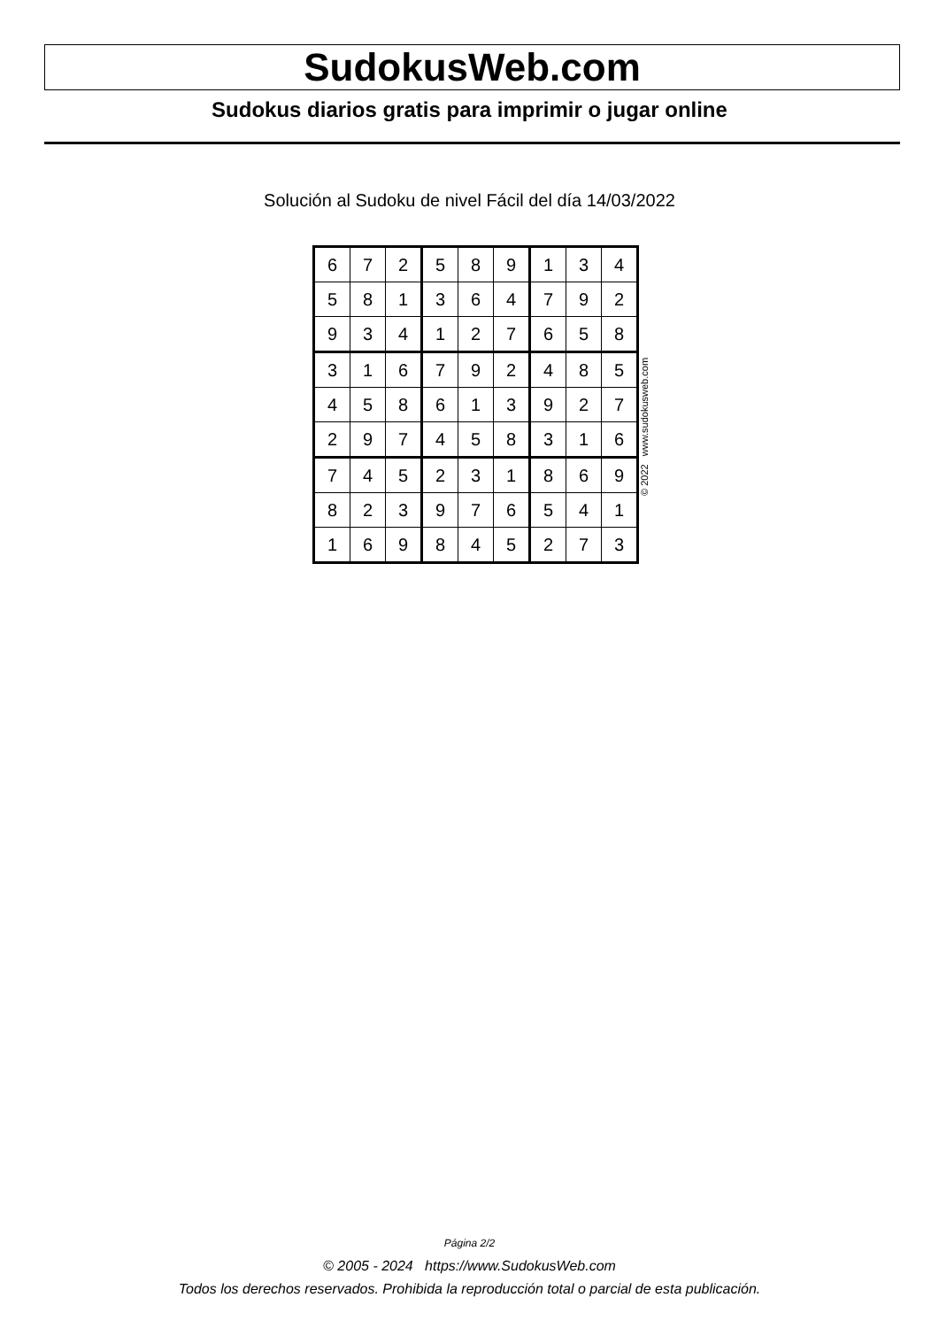SudokusWeb.com
Sudokus diarios gratis para imprimir o jugar online
Solución al Sudoku de nivel Fácil del día 14/03/2022
| 6 | 7 | 2 | 5 | 8 | 9 | 1 | 3 | 4 |
| 5 | 8 | 1 | 3 | 6 | 4 | 7 | 9 | 2 |
| 9 | 3 | 4 | 1 | 2 | 7 | 6 | 5 | 8 |
| 3 | 1 | 6 | 7 | 9 | 2 | 4 | 8 | 5 |
| 4 | 5 | 8 | 6 | 1 | 3 | 9 | 2 | 7 |
| 2 | 9 | 7 | 4 | 5 | 8 | 3 | 1 | 6 |
| 7 | 4 | 5 | 2 | 3 | 1 | 8 | 6 | 9 |
| 8 | 2 | 3 | 9 | 7 | 6 | 5 | 4 | 1 |
| 1 | 6 | 9 | 8 | 4 | 5 | 2 | 7 | 3 |
© 2022 www.sudokusweb.com
Página 2/2
© 2005 - 2024 https://www.SudokusWeb.com
Todos los derechos reservados. Prohibida la reproducción total o parcial de esta publicación.